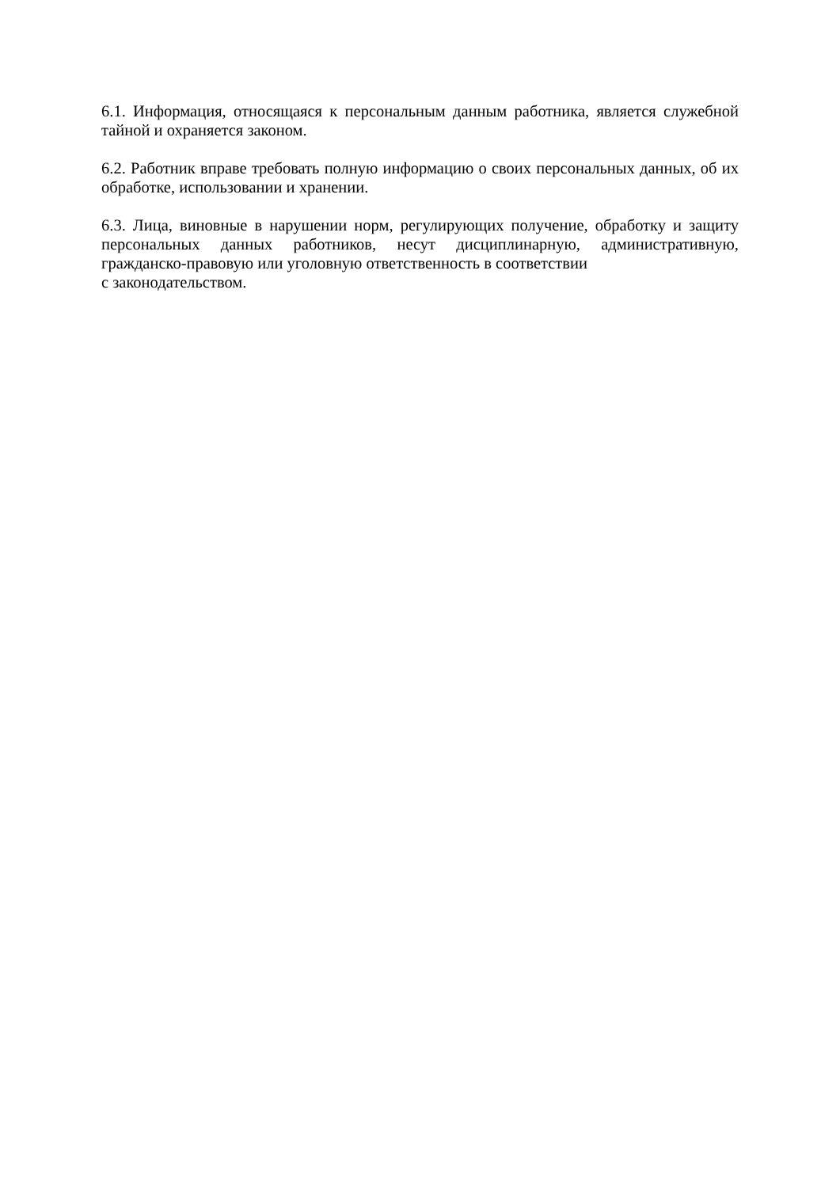6.1. Информация, относящаяся к персональным данным работника, является служебной тайной и охраняется законом.
6.2. Работник вправе требовать полную информацию о своих персональных данных, об их обработке, использовании и хранении.
6.3. Лица, виновные в нарушении норм, регулирующих получение, обработку и защиту персональных данных работников, несут дисциплинарную, административную, гражданско-правовую или уголовную ответственность в соответствии
с законодательством.